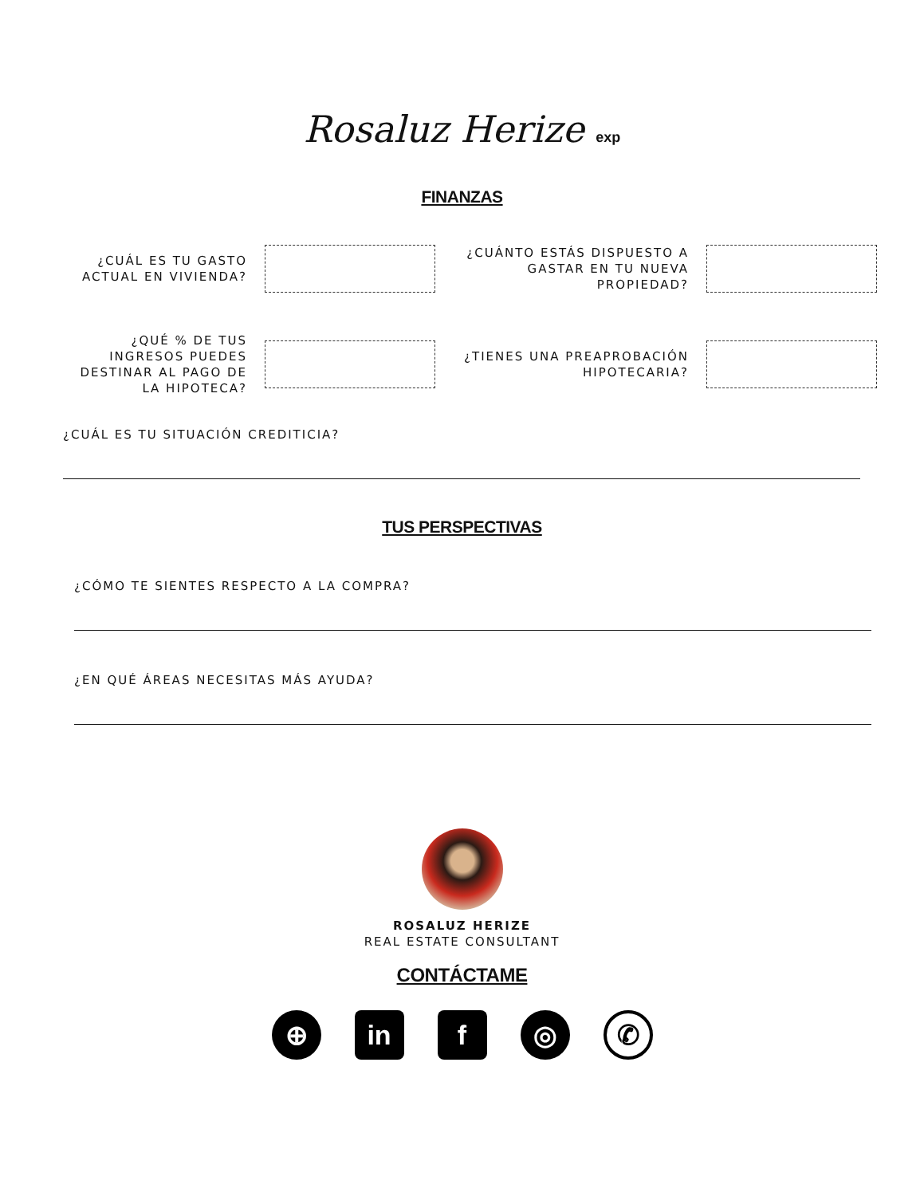Rosaluz Herize exp
FINANZAS
¿CUÁL ES TU GASTO ACTUAL EN VIVIENDA?
¿CUÁNTO ESTÁS DISPUESTO A GASTAR EN TU NUEVA PROPIEDAD?
¿QUÉ % DE TUS INGRESOS PUEDES DESTINAR AL PAGO DE LA HIPOTECA?
¿TIENES UNA PREAPROBACIÓN HIPOTECARIA?
¿CUÁL ES TU SITUACIÓN CREDITICIA?
TUS PERSPECTIVAS
¿CÓMO TE SIENTES RESPECTO A LA COMPRA?
¿EN QUÉ ÁREAS NECESITAS MÁS AYUDA?
ROSALUZ HERIZE
REAL ESTATE CONSULTANT
CONTÁCTAME
⊕ in f ◎
✆